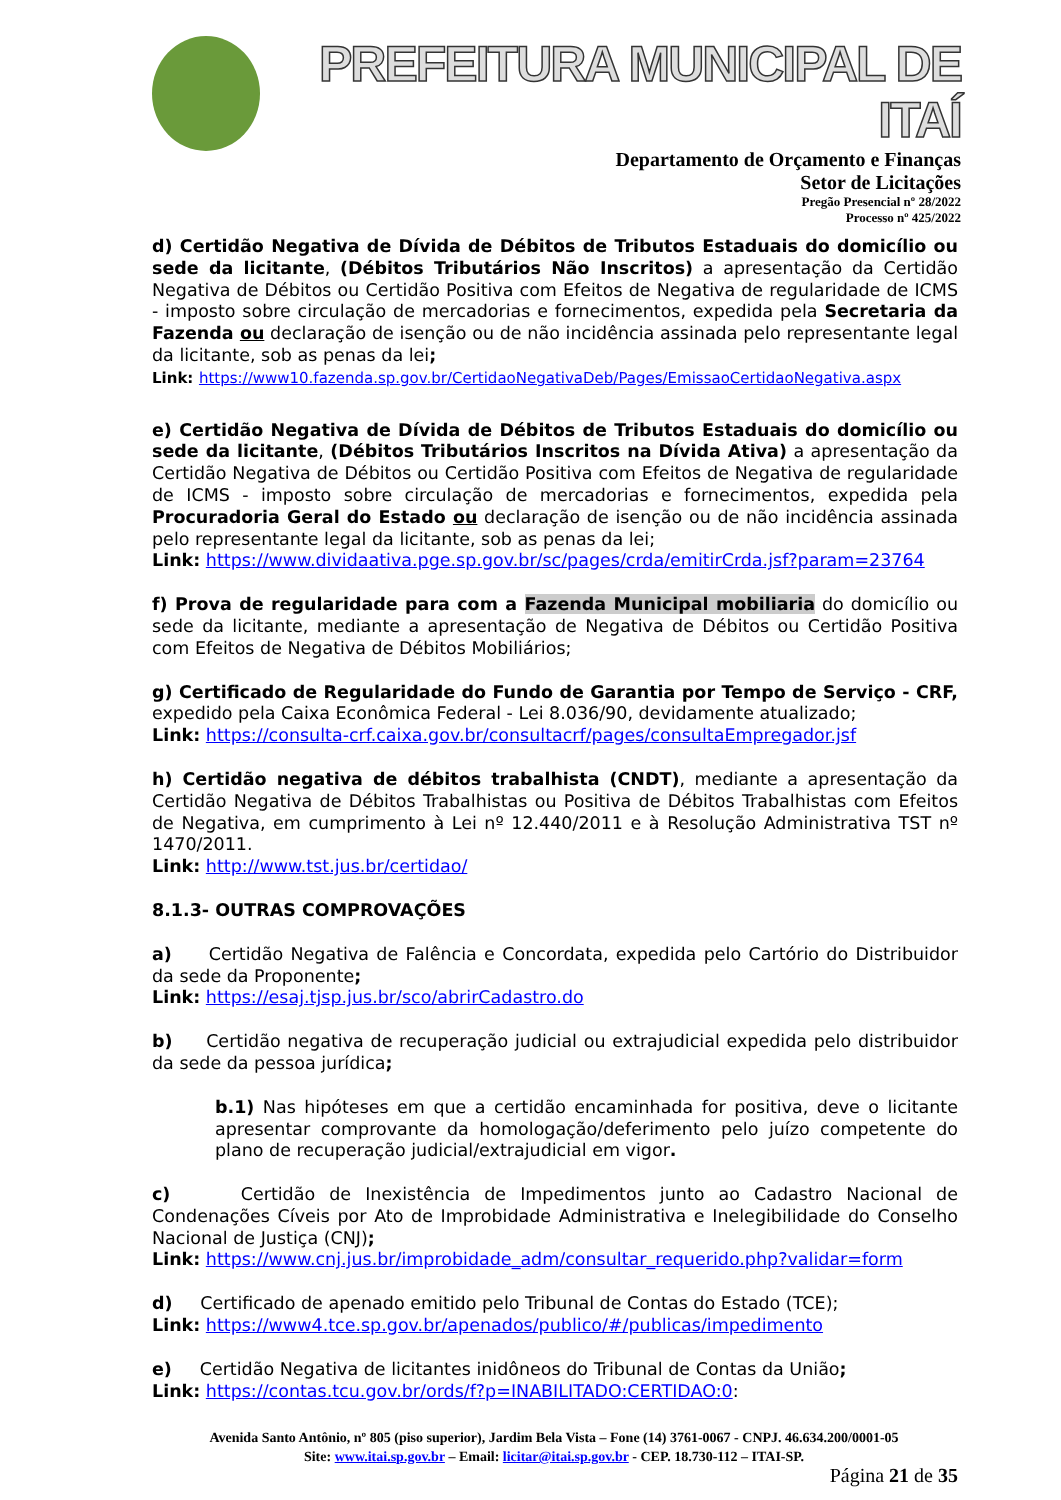PREFEITURA MUNICIPAL DE ITAÍ
Departamento de Orçamento e Finanças
Setor de Licitações
Pregão Presencial nº 28/2022
Processo nº 425/2022
d) Certidão Negativa de Dívida de Débitos de Tributos Estaduais do domicílio ou sede da licitante, (Débitos Tributários Não Inscritos) a apresentação da Certidão Negativa de Débitos ou Certidão Positiva com Efeitos de Negativa de regularidade de ICMS - imposto sobre circulação de mercadorias e fornecimentos, expedida pela Secretaria da Fazenda ou declaração de isenção ou de não incidência assinada pelo representante legal da licitante, sob as penas da lei;
Link: https://www10.fazenda.sp.gov.br/CertidaoNegativaDeb/Pages/EmissaoCertidaoNegativa.aspx
e) Certidão Negativa de Dívida de Débitos de Tributos Estaduais do domicílio ou sede da licitante, (Débitos Tributários Inscritos na Dívida Ativa) a apresentação da Certidão Negativa de Débitos ou Certidão Positiva com Efeitos de Negativa de regularidade de ICMS - imposto sobre circulação de mercadorias e fornecimentos, expedida pela Procuradoria Geral do Estado ou declaração de isenção ou de não incidência assinada pelo representante legal da licitante, sob as penas da lei;
Link: https://www.dividaativa.pge.sp.gov.br/sc/pages/crda/emitirCrda.jsf?param=23764
f) Prova de regularidade para com a Fazenda Municipal mobiliaria do domicílio ou sede da licitante, mediante a apresentação de Negativa de Débitos ou Certidão Positiva com Efeitos de Negativa de Débitos Mobiliários;
g) Certificado de Regularidade do Fundo de Garantia por Tempo de Serviço - CRF, expedido pela Caixa Econômica Federal - Lei 8.036/90, devidamente atualizado;
Link: https://consulta-crf.caixa.gov.br/consultacrf/pages/consultaEmpregador.jsf
h) Certidão negativa de débitos trabalhista (CNDT), mediante a apresentação da Certidão Negativa de Débitos Trabalhistas ou Positiva de Débitos Trabalhistas com Efeitos de Negativa, em cumprimento à Lei nº 12.440/2011 e à Resolução Administrativa TST nº 1470/2011.
Link: http://www.tst.jus.br/certidao/
8.1.3- OUTRAS COMPROVAÇÕES
a) Certidão Negativa de Falência e Concordata, expedida pelo Cartório do Distribuidor da sede da Proponente;
Link: https://esaj.tjsp.jus.br/sco/abrirCadastro.do
b) Certidão negativa de recuperação judicial ou extrajudicial expedida pelo distribuidor da sede da pessoa jurídica;
b.1) Nas hipóteses em que a certidão encaminhada for positiva, deve o licitante apresentar comprovante da homologação/deferimento pelo juízo competente do plano de recuperação judicial/extrajudicial em vigor.
c) Certidão de Inexistência de Impedimentos junto ao Cadastro Nacional de Condenações Cíveis por Ato de Improbidade Administrativa e Inelegibilidade do Conselho Nacional de Justiça (CNJ);
Link: https://www.cnj.jus.br/improbidade_adm/consultar_requerido.php?validar=form
d) Certificado de apenado emitido pelo Tribunal de Contas do Estado (TCE);
Link: https://www4.tce.sp.gov.br/apenados/publico/#/publicas/impedimento
e) Certidão Negativa de licitantes inidôneos do Tribunal de Contas da União;
Link: https://contas.tcu.gov.br/ords/f?p=INABILITADO:CERTIDAO:0:
Avenida Santo Antônio, nº 805 (piso superior), Jardim Bela Vista – Fone (14) 3761-0067 - CNPJ. 46.634.200/0001-05
Site: www.itai.sp.gov.br – Email: licitar@itai.sp.gov.br - CEP. 18.730-112 – ITAI-SP.
Página 21 de 35